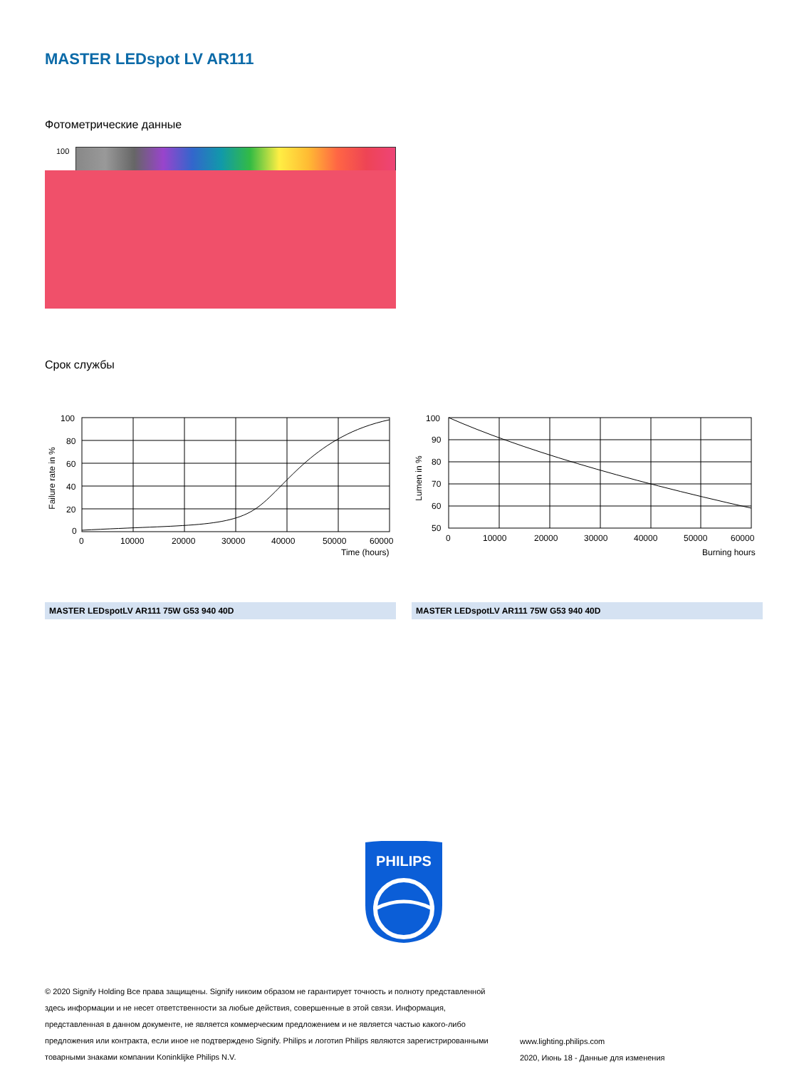MASTER LEDspot LV AR111
Фотометрические данные
100
Срок службы
Failure rate in %
100
80
60
40
20
0
0
10000
20000
30000
40000
50000
60000
Time (hours)
MASTER LEDspotLV AR111 75W G53 940 40D
Lumen in %
100
90
80
70
60
50
0
10000
20000
30000
40000
50000
60000
Burning hours
MASTER LEDspotLV AR111 75W G53 940 40D
PHILIPS
© 2020 Signify Holding Все права защищены. Signify никоим образом не гарантирует точность и полноту представленной здесь информации и не несет ответственности за любые действия, совершенные в этой связи. Информация, представленная в данном документе, не является коммерческим предложением и не является частью какого-либо предложения или контракта, если иное не подтверждено Signify. Philips и логотип Philips являются зарегистрированными товарными знаками компании Koninklijke Philips N.V.
www.lighting.philips.com
2020, Июнь 18 - Данные для изменения